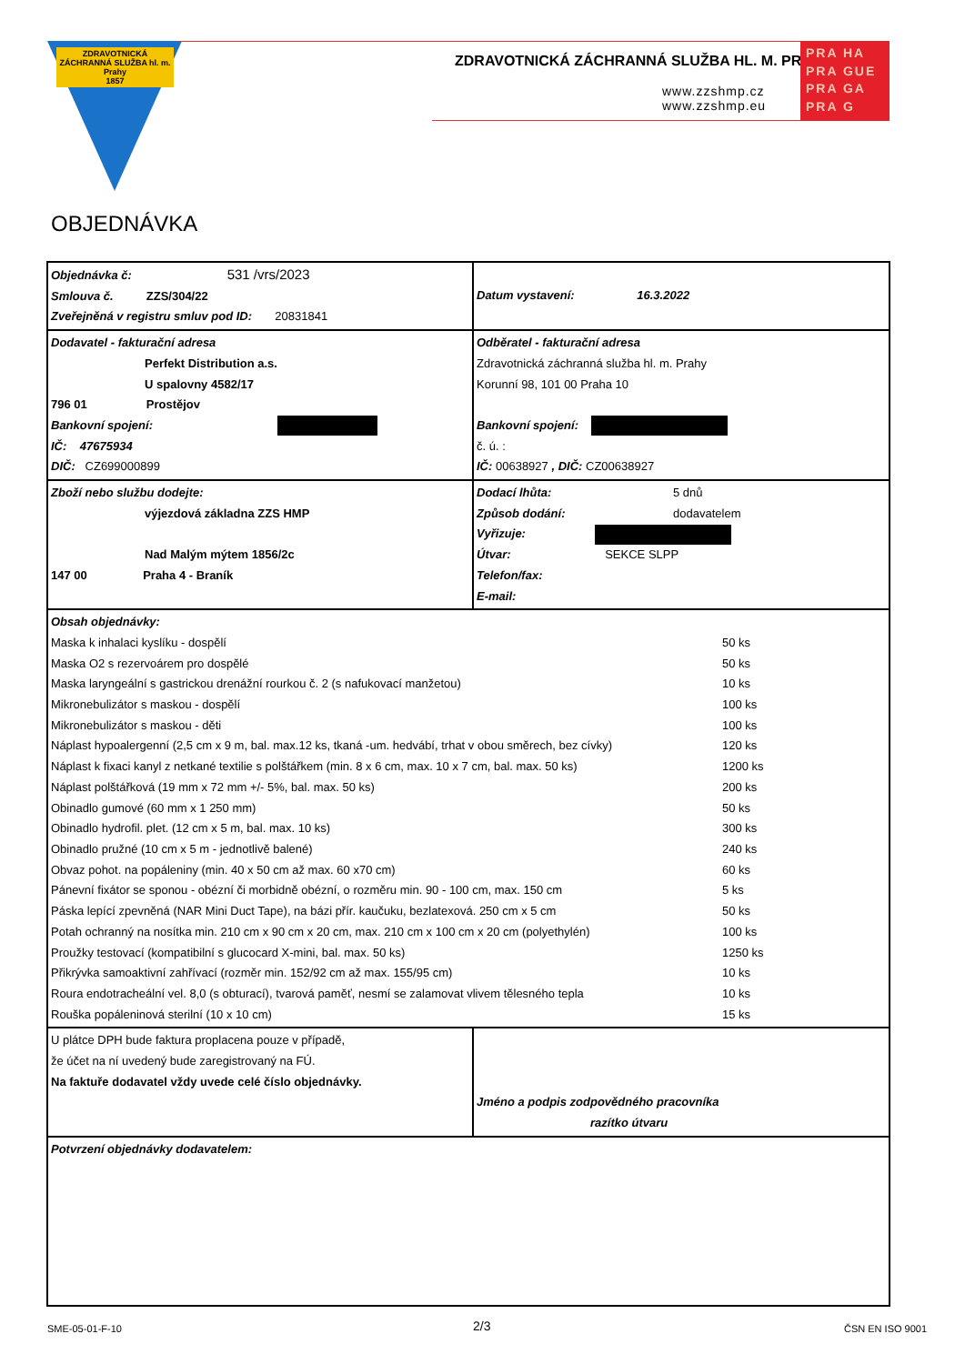ZDRAVOTNICKÁ ZÁCHRANNÁ SLUŽBA hl. m. Prahy
1857
ZDRAVOTNICKÁ ZÁCHRANNÁ SLUŽBA HL. M. PRAHY
www.zzshmp.cz
www.zzshmp.eu
PRA HA
PRA GUE
PRA GA
PRA G
OBJEDNÁVKA
| Objednávka č: 531 /vrs/2023 Smlouva č. ZZS/304/22 Zveřejněná v registru smluv pod ID: 20831841 | Datum vystavení: 16.3.2022 |
| Dodavatel - fakturační adresa Perfekt Distribution a.s. U spalovny 4582/17 796 01 Prostějov Bankovní spojení: IČ: 47675934 DIČ: CZ699000899 | Odběratel - fakturační adresa Zdravotnická záchranná služba hl. m. Prahy Korunní 98, 101 00 Praha 10 Bankovní spojení: č. ú. : IČ: 00638927 , DIČ: CZ00638927 |
| Zboží nebo službu dodejte: výjezdová základna ZZS HMP Nad Malým mýtem 1856/2c 147 00 Praha 4 - Braník | Dodací lhůta: 5 dnů Způsob dodání: dodavatelem Vyřizuje: Útvar: SEKCE SLPP Telefon/fax: E-mail: |
| Obsah objednávky: Maska k inhalaci kyslíku - dospělí 50 ks Maska O2 s rezervoárem pro dospělé 50 ks Maska laryngeální s gastrickou drenážní rourkou č. 2 (s nafukovací manžetou) 10 ks Mikronebulizátor s maskou - dospělí 100 ks Mikronebulizátor s maskou - děti 100 ks Náplast hypoalergenní (2,5 cm x 9 m, bal. max.12 ks, tkaná -um. hedvábí, trhat v obou směrech, bez cívky) 120 ks Náplast k fixaci kanyl z netkané textilie s polštářkem (min. 8 x 6 cm, max. 10 x 7 cm, bal. max. 50 ks) 1200 ks Náplast polštářková (19 mm x 72 mm +/- 5%, bal. max. 50 ks) 200 ks Obinadlo gumové (60 mm x 1 250 mm) 50 ks Obinadlo hydrofil. plet. (12 cm x 5 m, bal. max. 10 ks) 300 ks Obinadlo pružné (10 cm x 5 m - jednotlivě balené) 240 ks Obvaz pohot. na popáleniny (min. 40 x 50 cm až max. 60 x70 cm) 60 ks Pánevní fixátor se sponou - obézní či morbidně obézní, o rozměru min. 90 - 100 cm, max. 150 cm 5 ks Páska lepící zpevněná (NAR Mini Duct Tape), na bázi přír. kaučuku, bezlatexová. 250 cm x 5 cm 50 ks Potah ochranný na nosítka min. 210 cm x 90 cm x 20 cm, max. 210 cm x 100 cm x 20 cm (polyethylén) 100 ks Proužky testovací (kompatibilní s glucocard X-mini, bal. max. 50 ks) 1250 ks Přikrývka samoaktivní zahřívací (rozměr min. 152/92 cm až max. 155/95 cm) 10 ks Roura endotracheální vel. 8,0 (s obturací), tvarová paměť, nesmí se zalamovat vlivem tělesného tepla 10 ks Rouška popáleninová sterilní (10 x 10 cm) 15 ks | |
| U plátce DPH bude faktura proplacena pouze v případě, že účet na ní uvedený bude zaregistrovaný na FÚ. Na faktuře dodavatel vždy uvede celé číslo objednávky. | Jméno a podpis zodpovědného pracovníka razítko útvaru |
| Potvrzení objednávky dodavatelem: | |
SME-05-01-F-10 2/3 ČSN EN ISO 9001